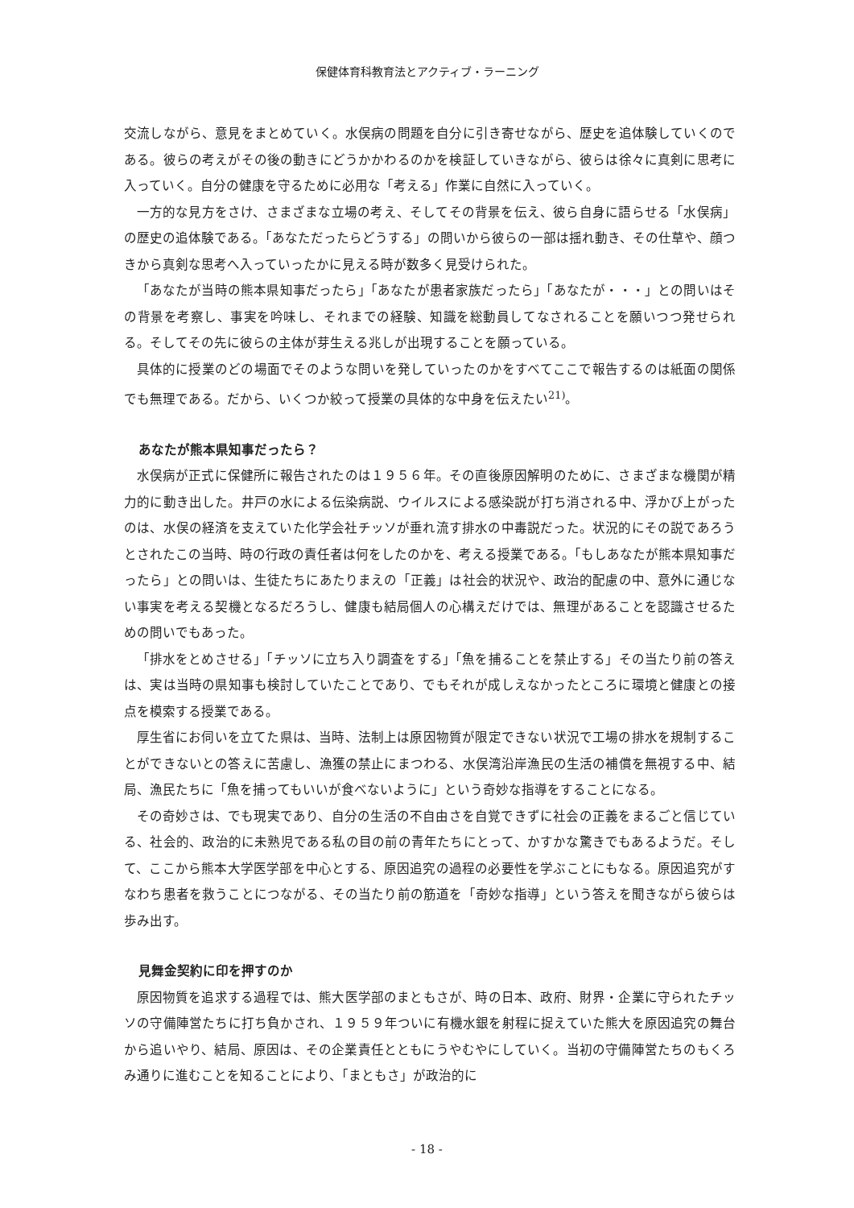保健体育科教育法とアクティブ・ラーニング
交流しながら、意見をまとめていく。水俣病の問題を自分に引き寄せながら、歴史を追体験していくのである。彼らの考えがその後の動きにどうかかわるのかを検証していきながら、彼らは徐々に真剣に思考に入っていく。自分の健康を守るために必用な「考える」作業に自然に入っていく。
一方的な見方をさけ、さまざまな立場の考え、そしてその背景を伝え、彼ら自身に語らせる「水俣病」の歴史の追体験である。「あなただったらどうする」の問いから彼らの一部は揺れ動き、その仕草や、顔つきから真剣な思考へ入っていったかに見える時が数多く見受けられた。
「あなたが当時の熊本県知事だったら」「あなたが患者家族だったら」「あなたが・・・」との問いはその背景を考察し、事実を吟味し、それまでの経験、知識を総動員してなされることを願いつつ発せられる。そしてその先に彼らの主体が芽生える兆しが出現することを願っている。
具体的に授業のどの場面でそのような問いを発していったのかをすべてここで報告するのは紙面の関係でも無理である。だから、いくつか絞って授業の具体的な中身を伝えたい<sup>21)</sup>。
あなたが熊本県知事だったら？
水俣病が正式に保健所に報告されたのは１９５６年。その直後原因解明のために、さまざまな機関が精力的に動き出した。井戸の水による伝染病説、ウイルスによる感染説が打ち消される中、浮かび上がったのは、水俣の経済を支えていた化学会社チッソが垂れ流す排水の中毒説だった。状況的にその説であろうとされたこの当時、時の行政の責任者は何をしたのかを、考える授業である。「もしあなたが熊本県知事だったら」との問いは、生徒たちにあたりまえの「正義」は社会的状況や、政治的配慮の中、意外に通じない事実を考える契機となるだろうし、健康も結局個人の心構えだけでは、無理があることを認識させるための問いでもあった。
「排水をとめさせる」「チッソに立ち入り調査をする」「魚を捕ることを禁止する」その当たり前の答えは、実は当時の県知事も検討していたことであり、でもそれが成しえなかったところに環境と健康との接点を模索する授業である。
厚生省にお伺いを立てた県は、当時、法制上は原因物質が限定できない状況で工場の排水を規制することができないとの答えに苦慮し、漁獲の禁止にまつわる、水俣湾沿岸漁民の生活の補償を無視する中、結局、漁民たちに「魚を捕ってもいいが食べないように」という奇妙な指導をすることになる。
その奇妙さは、でも現実であり、自分の生活の不自由さを自覚できずに社会の正義をまるごと信じている、社会的、政治的に未熟児である私の目の前の青年たちにとって、かすかな驚きでもあるようだ。そして、ここから熊本大学医学部を中心とする、原因追究の過程の必要性を学ぶことにもなる。原因追究がすなわち患者を救うことにつながる、その当たり前の筋道を「奇妙な指導」という答えを聞きながら彼らは歩み出す。
見舞金契約に印を押すのか
原因物質を追求する過程では、熊大医学部のまともさが、時の日本、政府、財界・企業に守られたチッソの守備陣営たちに打ち負かされ、１９５９年ついに有機水銀を射程に捉えていた熊大を原因追究の舞台から追いやり、結局、原因は、その企業責任とともにうやむやにしていく。当初の守備陣営たちのもくろみ通りに進むことを知ることにより、「まともさ」が政治的に
- 18 -